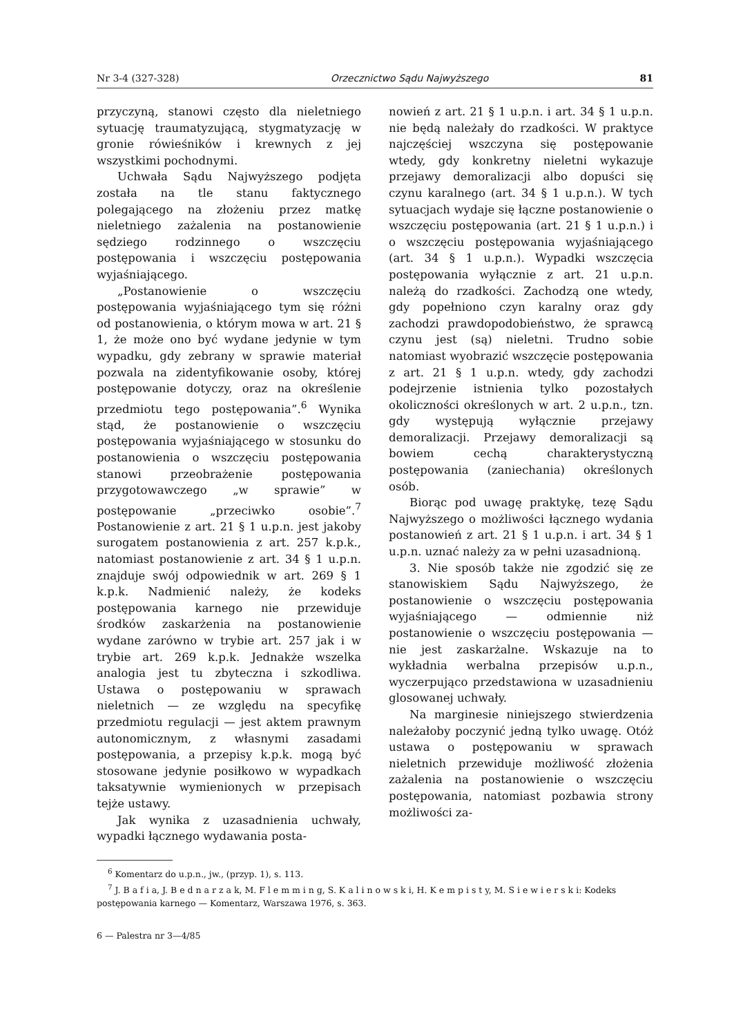Nr 3-4 (327-328) Orzecznictwo Sądu Najwyższego 81
przyczyną, stanowi często dla nieletniego sytuację traumatyzującą, stygmatyzację w gronie rówieśników i krewnych z jej wszystkimi pochodnymi.
Uchwała Sądu Najwyższego podjęta została na tle stanu faktycznego polegającego na złożeniu przez matkę nieletniego zażalenia na postanowienie sędziego rodzinnego o wszczęciu postępowania i wszczęciu postępowania wyjaśniającego.
„Postanowienie o wszczęciu postępowania wyjaśniającego tym się różni od postanowienia, o którym mowa w art. 21 § 1, że może ono być wydane jedynie w tym wypadku, gdy zebrany w sprawie materiał pozwala na zidentyfikowanie osoby, której postępowanie dotyczy, oraz na określenie przedmiotu tego postępowania”.<sup>6</sup> Wynika stąd, że postanowienie o wszczęciu postępowania wyjaśniającego w stosunku do postanowienia o wszczęciu postępowania stanowi przeobrażenie postępowania przygotowawczego „w sprawie” w postępowanie „przeciwko osobie”.<sup>7</sup> Postanowienie z art. 21 § 1 u.p.n. jest jakoby surogatem postanowienia z art. 257 k.p.k., natomiast postanowienie z art. 34 § 1 u.p.n. znajduje swój odpowiednik w art. 269 § 1 k.p.k. Nadmienić należy, że kodeks postępowania karnego nie przewiduje środków zaskarżenia na postanowienie wydane zarówno w trybie art. 257 jak i w trybie art. 269 k.p.k. Jednakże wszelka analogia jest tu zbyteczna i szkodliwa. Ustawa o postępowaniu w sprawach nieletnich — ze względu na specyfikę przedmiotu regulacji — jest aktem prawnym autonomicznym, z własnymi zasadami postępowania, a przepisy k.p.k. mogą być stosowane jedynie posiłkowo w wypadkach taksatywnie wymienionych w przepisach tejże ustawy.
Jak wynika z uzasadnienia uchwały, wypadki łącznego wydawania posta-
nowień z art. 21 § 1 u.p.n. i art. 34 § 1 u.p.n. nie będą należały do rzadkości. W praktyce najczęściej wszczyna się postępowanie wtedy, gdy konkretny nieletni wykazuje przejawy demoralizacji albo dopuści się czynu karalnego (art. 34 § 1 u.p.n.). W tych sytuacjach wydaje się łączne postanowienie o wszczęciu postępowania (art. 21 § 1 u.p.n.) i o wszczęciu postępowania wyjaśniającego (art. 34 § 1 u.p.n.). Wypadki wszczęcia postępowania wyłącznie z art. 21 u.p.n. należą do rzadkości. Zachodzą one wtedy, gdy popełniono czyn karalny oraz gdy zachodzi prawdopodobieństwo, że sprawcą czynu jest (są) nieletni. Trudno sobie natomiast wyobrazić wszczęcie postępowania z art. 21 § 1 u.p.n. wtedy, gdy zachodzi podejrzenie istnienia tylko pozostałych okoliczności określonych w art. 2 u.p.n., tzn. gdy występują wyłącznie przejawy demoralizacji. Przejawy demoralizacji są bowiem cechą charakterystyczną postępowania (zaniechania) określonych osób.
Biorąc pod uwagę praktykę, tezę Sądu Najwyższego o możliwości łącznego wydania postanowień z art. 21 § 1 u.p.n. i art. 34 § 1 u.p.n. uznać należy za w pełni uzasadnioną.
3. Nie sposób także nie zgodzić się ze stanowiskiem Sądu Najwyższego, że postanowienie o wszczęciu postępowania wyjaśniającego — odmiennie niż postanowienie o wszczęciu postępowania — nie jest zaskarżalne. Wskazuje na to wykładnia werbalna przepisów u.p.n., wyczerpująco przedstawiona w uzasadnieniu glosowanej uchwały.
Na marginesie niniejszego stwierdzenia należałoby poczynić jedną tylko uwagę. Otóż ustawa o postępowaniu w sprawach nieletnich przewiduje możliwość złożenia zażalenia na postanowienie o wszczęciu postępowania, natomiast pozbawia strony możliwości za-
<sup>6</sup> Komentarz do u.p.n., jw., (przyp. 1), s. 113.
<sup>7</sup> J. B a f i a, J. B e d n a r z a k, M. F l e m m i n g, S. K a l i n o w s k i, H. K e m p i s t y, M. S i e w i e r s k i: Kodeks postępowania karnego — Komentarz, Warszawa 1976, s. 363.
6 — Palestra nr 3—4/85